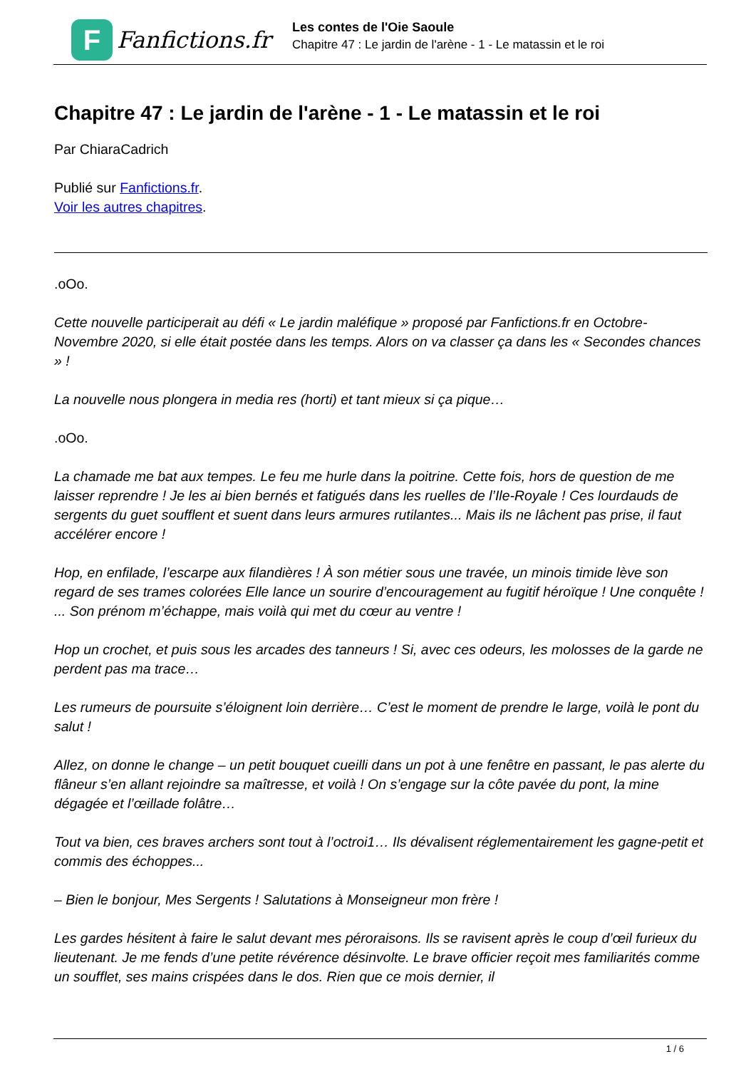F
Fanfictions.fr
Les contes de l'Oie Saoule
Chapitre 47 : Le jardin de l'arène - 1 - Le matassin et le roi
Chapitre 47 : Le jardin de l'arène - 1 - Le matassin et le roi
Par ChiaraCadrich
Publié sur Fanfictions.fr.
Voir les autres chapitres.
.oOo.
Cette nouvelle participerait au défi « Le jardin maléfique » proposé par Fanfictions.fr en Octobre-Novembre 2020, si elle était postée dans les temps. Alors on va classer ça dans les « Secondes chances » !
La nouvelle nous plongera in media res (horti) et tant mieux si ça pique…
.oOo.
La chamade me bat aux tempes. Le feu me hurle dans la poitrine. Cette fois, hors de question de me laisser reprendre ! Je les ai bien bernés et fatigués dans les ruelles de l’Ile-Royale ! Ces lourdauds de sergents du guet soufflent et suent dans leurs armures rutilantes... Mais ils ne lâchent pas prise, il faut accélérer encore !
Hop, en enfilade, l’escarpe aux filandières ! À son métier sous une travée, un minois timide lève son regard de ses trames colorées Elle lance un sourire d’encouragement au fugitif héroïque ! Une conquête ! ... Son prénom m’échappe, mais voilà qui met du cœur au ventre !
Hop un crochet, et puis sous les arcades des tanneurs ! Si, avec ces odeurs, les molosses de la garde ne perdent pas ma trace…
Les rumeurs de poursuite s’éloignent loin derrière… C’est le moment de prendre le large, voilà le pont du salut !
Allez, on donne le change – un petit bouquet cueilli dans un pot à une fenêtre en passant, le pas alerte du flâneur s’en allant rejoindre sa maîtresse, et voilà ! On s’engage sur la côte pavée du pont, la mine dégagée et l’œillade folâtre…
Tout va bien, ces braves archers sont tout à l’octroi1… Ils dévalisent réglementairement les gagne-petit et commis des échoppes...
– Bien le bonjour, Mes Sergents ! Salutations à Monseigneur mon frère !
Les gardes hésitent à faire le salut devant mes péroraisons. Ils se ravisent après le coup d’œil furieux du lieutenant. Je me fends d’une petite révérence désinvolte. Le brave officier reçoit mes familiarités comme un soufflet, ses mains crispées dans le dos. Rien que ce mois dernier, il
1 / 6